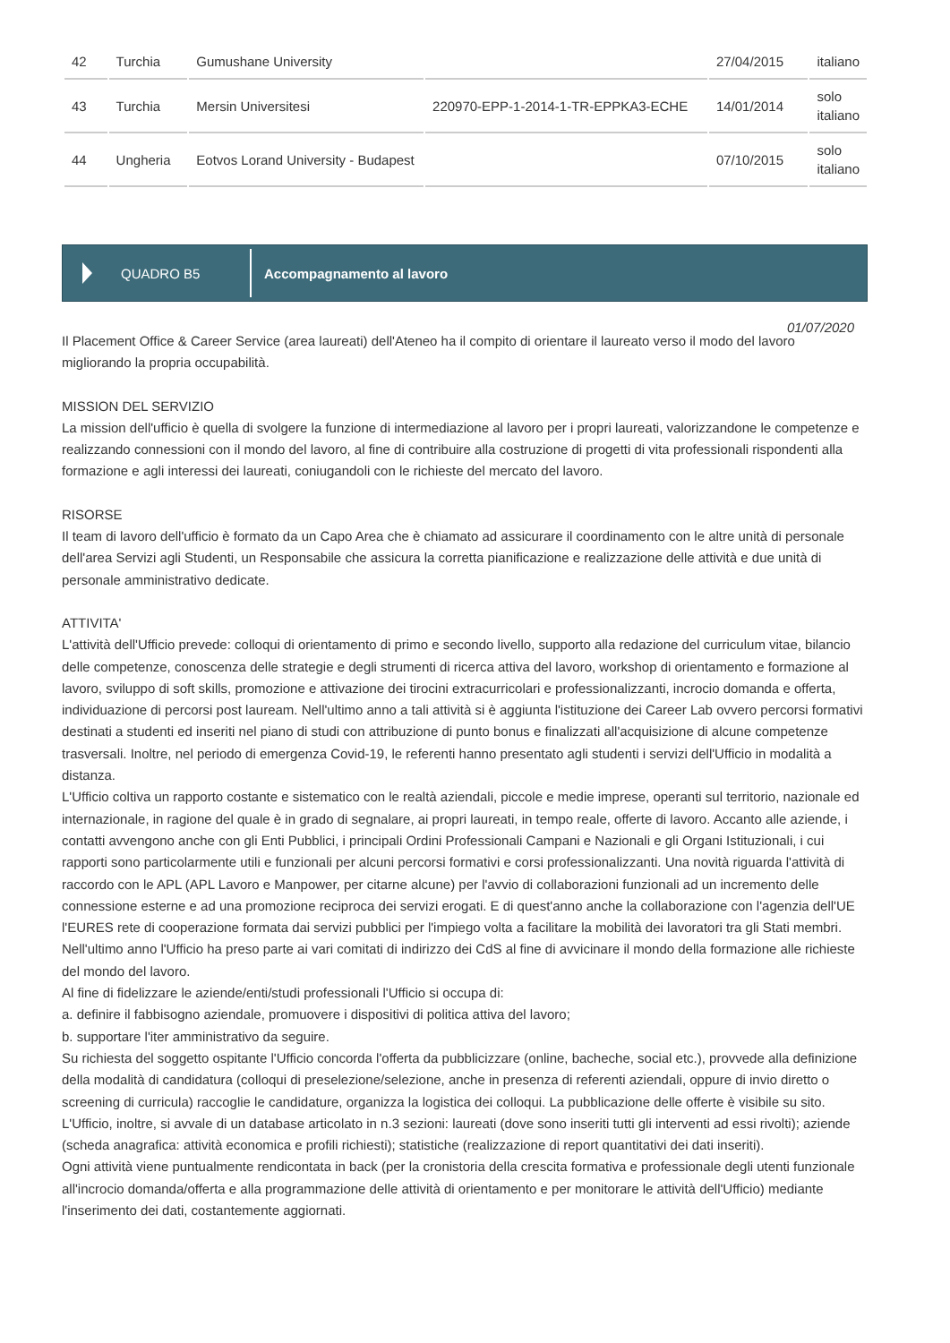| 42 | Turchia | Gumushane University | | 27/04/2015 | italiano |
| 43 | Turchia | Mersin Universitesi | 220970-EPP-1-2014-1-TR-EPPKA3-ECHE | 14/01/2014 | solo italiano |
| 44 | Ungheria | Eotvos Lorand University - Budapest | | 07/10/2015 | solo italiano |
QUADRO B5 Accompagnamento al lavoro
01/07/2020
Il Placement Office & Career Service (area laureati) dell'Ateneo ha il compito di orientare il laureato verso il modo del lavoro migliorando la propria occupabilità.
MISSION DEL SERVIZIO
La mission dell'ufficio è quella di svolgere la funzione di intermediazione al lavoro per i propri laureati, valorizzandone le competenze e realizzando connessioni con il mondo del lavoro, al fine di contribuire alla costruzione di progetti di vita professionali rispondenti alla formazione e agli interessi dei laureati, coniugandoli con le richieste del mercato del lavoro.
RISORSE
Il team di lavoro dell'ufficio è formato da un Capo Area che è chiamato ad assicurare il coordinamento con le altre unità di personale dell'area Servizi agli Studenti, un Responsabile che assicura la corretta pianificazione e realizzazione delle attività e due unità di personale amministrativo dedicate.
ATTIVITA'
L'attività dell'Ufficio prevede: colloqui di orientamento di primo e secondo livello, supporto alla redazione del curriculum vitae, bilancio delle competenze, conoscenza delle strategie e degli strumenti di ricerca attiva del lavoro, workshop di orientamento e formazione al lavoro, sviluppo di soft skills, promozione e attivazione dei tirocini extracurricolari e professionalizzanti, incrocio domanda e offerta, individuazione di percorsi post lauream. Nell'ultimo anno a tali attività si è aggiunta l'istituzione dei Career Lab ovvero percorsi formativi destinati a studenti ed inseriti nel piano di studi con attribuzione di punto bonus e finalizzati all'acquisizione di alcune competenze trasversali. Inoltre, nel periodo di emergenza Covid-19, le referenti hanno presentato agli studenti i servizi dell'Ufficio in modalità a distanza.
L'Ufficio coltiva un rapporto costante e sistematico con le realtà aziendali, piccole e medie imprese, operanti sul territorio, nazionale ed internazionale, in ragione del quale è in grado di segnalare, ai propri laureati, in tempo reale, offerte di lavoro. Accanto alle aziende, i contatti avvengono anche con gli Enti Pubblici, i principali Ordini Professionali Campani e Nazionali e gli Organi Istituzionali, i cui rapporti sono particolarmente utili e funzionali per alcuni percorsi formativi e corsi professionalizzanti. Una novità riguarda l'attività di raccordo con le APL (APL Lavoro e Manpower, per citarne alcune) per l'avvio di collaborazioni funzionali ad un incremento delle connessione esterne e ad una promozione reciproca dei servizi erogati. E di quest'anno anche la collaborazione con l'agenzia dell'UE l'EURES rete di cooperazione formata dai servizi pubblici per l'impiego volta a facilitare la mobilità dei lavoratori tra gli Stati membri.
Nell'ultimo anno l'Ufficio ha preso parte ai vari comitati di indirizzo dei CdS al fine di avvicinare il mondo della formazione alle richieste del mondo del lavoro.
Al fine di fidelizzare le aziende/enti/studi professionali l'Ufficio si occupa di:
a. definire il fabbisogno aziendale, promuovere i dispositivi di politica attiva del lavoro;
b. supportare l'iter amministrativo da seguire.
Su richiesta del soggetto ospitante l'Ufficio concorda l'offerta da pubblicizzare (online, bacheche, social etc.), provvede alla definizione della modalità di candidatura (colloqui di preselezione/selezione, anche in presenza di referenti aziendali, oppure di invio diretto o screening di curricula) raccoglie le candidature, organizza la logistica dei colloqui. La pubblicazione delle offerte è visibile su sito.
L'Ufficio, inoltre, si avvale di un database articolato in n.3 sezioni: laureati (dove sono inseriti tutti gli interventi ad essi rivolti); aziende (scheda anagrafica: attività economica e profili richiesti); statistiche (realizzazione di report quantitativi dei dati inseriti).
Ogni attività viene puntualmente rendicontata in back (per la cronistoria della crescita formativa e professionale degli utenti funzionale all'incrocio domanda/offerta e alla programmazione delle attività di orientamento e per monitorare le attività dell'Ufficio) mediante l'inserimento dei dati, costantemente aggiornati.